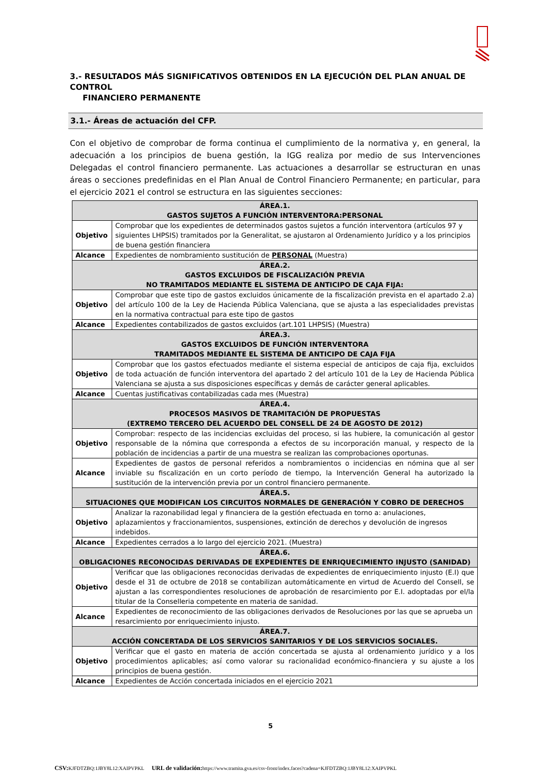3.- RESULTADOS MÁS SIGNIFICATIVOS OBTENIDOS EN LA EJECUCIÓN DEL PLAN ANUAL DE CONTROL
FINANCIERO PERMANENTE
3.1.- Áreas de actuación del CFP.
Con el objetivo de comprobar de forma continua el cumplimiento de la normativa y, en general, la adecuación a los principios de buena gestión, la IGG realiza por medio de sus Intervenciones Delegadas el control financiero permanente. Las actuaciones a desarrollar se estructuran en unas áreas o secciones predefinidas en el Plan Anual de Control Financiero Permanente; en particular, para el ejercicio 2021 el control se estructura en las siguientes secciones:
| ÁREA.1. GASTOS SUJETOS A FUNCIÓN INTERVENTORA:PERSONAL | |
| --- | --- |
| Objetivo | Comprobar que los expedientes de determinados gastos sujetos a función interventora (artículos 97 y siguientes LHPSIS) tramitados por la Generalitat, se ajustaron al Ordenamiento Jurídico y a los principios de buena gestión financiera |
| Alcance | Expedientes de nombramiento sustitución de PERSONAL (Muestra) |
| ÁREA.2. GASTOS EXCLUIDOS DE FISCALIZACIÓN PREVIA NO TRAMITADOS MEDIANTE EL SISTEMA DE ANTICIPO DE CAJA FIJA: | |
| Objetivo | Comprobar que este tipo de gastos excluidos únicamente de la fiscalización prevista en el apartado 2.a) del artículo 100 de la Ley de Hacienda Pública Valenciana, que se ajusta a las especialidades previstas en la normativa contractual para este tipo de gastos |
| Alcance | Expedientes contabilizados de gastos excluidos (art.101 LHPSIS) (Muestra) |
| ÁREA.3. GASTOS EXCLUIDOS DE FUNCIÓN INTERVENTORA TRAMITADOS MEDIANTE EL SISTEMA DE ANTICIPO DE CAJA FIJA | |
| Objetivo | Comprobar que los gastos efectuados mediante el sistema especial de anticipos de caja fija, excluidos de toda actuación de función interventora del apartado 2 del artículo 101 de la Ley de Hacienda Pública Valenciana se ajusta a sus disposiciones específicas y demás de carácter general aplicables. |
| Alcance | Cuentas justificativas contabilizadas cada mes (Muestra) |
| ÁREA.4. PROCESOS MASIVOS DE TRAMITACIÓN DE PROPUESTAS (EXTREMO TERCERO DEL ACUERDO DEL CONSELL DE 24 DE AGOSTO DE 2012) | |
| Objetivo | Comprobar: respecto de las incidencias excluidas del proceso, si las hubiere, la comunicación al gestor responsable de la nómina que corresponda a efectos de su incorporación manual, y respecto de la población de incidencias a partir de una muestra se realizan las comprobaciones oportunas. |
| Alcance | Expedientes de gastos de personal referidos a nombramientos o incidencias en nómina que al ser inviable su fiscalización en un corto período de tiempo, la Intervención General ha autorizado la sustitución de la intervención previa por un control financiero permanente. |
| ÁREA.5. SITUACIONES QUE MODIFICAN LOS CIRCUITOS NORMALES DE GENERACIÓN Y COBRO DE DERECHOS | |
| Objetivo | Analizar la razonabilidad legal y financiera de la gestión efectuada en torno a: anulaciones, aplazamientos y fraccionamientos, suspensiones, extinción de derechos y devolución de ingresos indebidos. |
| Alcance | Expedientes cerrados a lo largo del ejercicio 2021. (Muestra) |
| ÁREA.6. OBLIGACIONES RECONOCIDAS DERIVADAS DE EXPEDIENTES DE ENRIQUECIMIENTO INJUSTO (SANIDAD) | |
| Objetivo | Verificar que las obligaciones reconocidas derivadas de expedientes de enriquecimiento injusto (E.I) que desde el 31 de octubre de 2018 se contabilizan automáticamente en virtud de Acuerdo del Consell, se ajustan a las correspondientes resoluciones de aprobación de resarcimiento por E.I. adoptadas por el/la titular de la Conselleria competente en materia de sanidad. |
| Alcance | Expedientes de reconocimiento de las obligaciones derivados de Resoluciones por las que se aprueba un resarcimiento por enriquecimiento injusto. |
| ÁREA.7. ACCIÓN CONCERTADA DE LOS SERVICIOS SANITARIOS Y DE LOS SERVICIOS SOCIALES. | |
| Objetivo | Verificar que el gasto en materia de acción concertada se ajusta al ordenamiento jurídico y a los procedimientos aplicables; así como valorar su racionalidad económico-financiera y su ajuste a los principios de buena gestión. |
| Alcance | Expedientes de Acción concertada iniciados en el ejercicio 2021 |
5
CSV: KJFDTZBQ:1JBY8L12:XAIPVPKL URL de validación: https://www.tramita.gva.es/csv-front/index.faces?cadena=KJFDTZBQ:1JBY8L12:XAIPVPKL